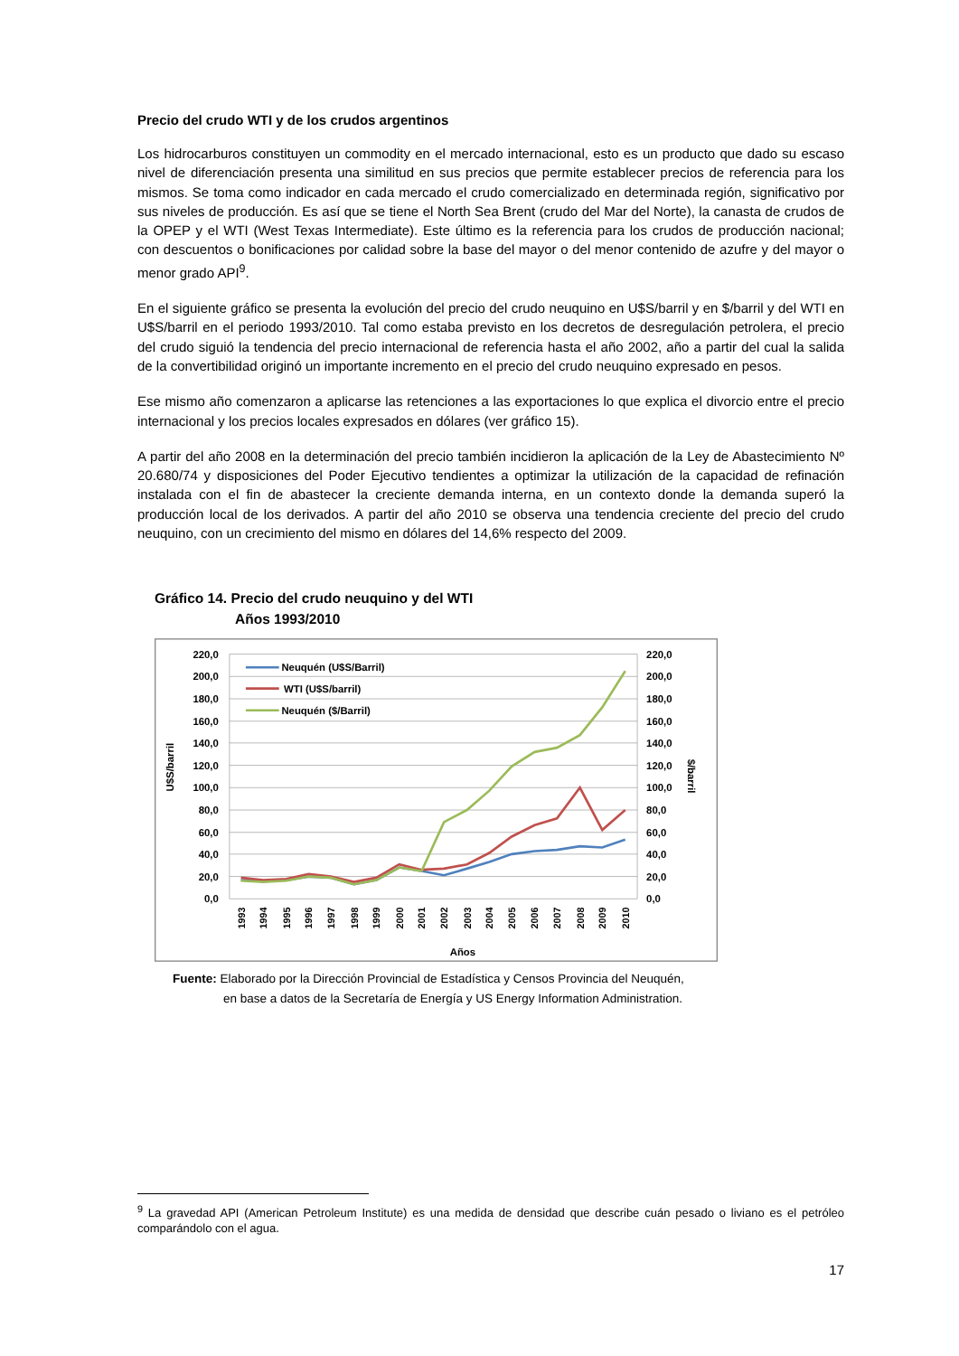Precio del crudo WTI y de los crudos argentinos
Los hidrocarburos constituyen un commodity en el mercado internacional, esto es un producto que dado su escaso nivel de diferenciación presenta una similitud en sus precios que permite establecer precios de referencia para los mismos. Se toma como indicador en cada mercado el crudo comercializado en determinada región, significativo por sus niveles de producción. Es así que se tiene el North Sea Brent (crudo del Mar del Norte), la canasta de crudos de la OPEP y el WTI (West Texas Intermediate). Este último es la referencia para los crudos de producción nacional; con descuentos o bonificaciones por calidad sobre la base del mayor o del menor contenido de azufre y del mayor o menor grado API<sup>9</sup>.
En el siguiente gráfico se presenta la evolución del precio del crudo neuquino en U$S/barril y en $/barril y del WTI en U$S/barril en el periodo 1993/2010. Tal como estaba previsto en los decretos de desregulación petrolera, el precio del crudo siguió la tendencia del precio internacional de referencia hasta el año 2002, año a partir del cual la salida de la convertibilidad originó un importante incremento en el precio del crudo neuquino expresado en pesos.
Ese mismo año comenzaron a aplicarse las retenciones a las exportaciones lo que explica el divorcio entre el precio internacional y los precios locales expresados en dólares (ver gráfico 15).
A partir del año 2008 en la determinación del precio también incidieron la aplicación de la Ley de Abastecimiento Nº 20.680/74 y disposiciones del Poder Ejecutivo tendientes a optimizar la utilización de la capacidad de refinación instalada con el fin de abastecer la creciente demanda interna, en un contexto donde la demanda superó la producción local de los derivados. A partir del año 2010 se observa una tendencia creciente del precio del crudo neuquino, con un crecimiento del mismo en dólares del 14,6% respecto del 2009.
Gráfico 14. Precio del crudo neuquino y del WTI
Años 1993/2010
220,0
200,0
180,0
160,0
140,0
120,0
100,0
80,0
60,0
40,0
20,0
0,0
220,0
200,0
180,0
160,0
140,0
120,0
100,0
80,0
60,0
40,0
20,0
0,0
U$S/barril
$/barril
1993
1994
1995
1996
1997
1998
1999
2000
2001
2002
2003
2004
2005
2006
2007
2008
2009
2010
Años
Neuquén (U$S/Barril)
WTI (U$S/barril)
Neuquén ($/Barril)
Fuente: Elaborado por la Dirección Provincial de Estadística y Censos Provincia del Neuquén,
en base a datos de la Secretaría de Energía y US Energy Information Administration.
<sup>9</sup> La gravedad API (American Petroleum Institute) es una medida de densidad que describe cuán pesado o liviano es el petróleo comparándolo con el agua.
17